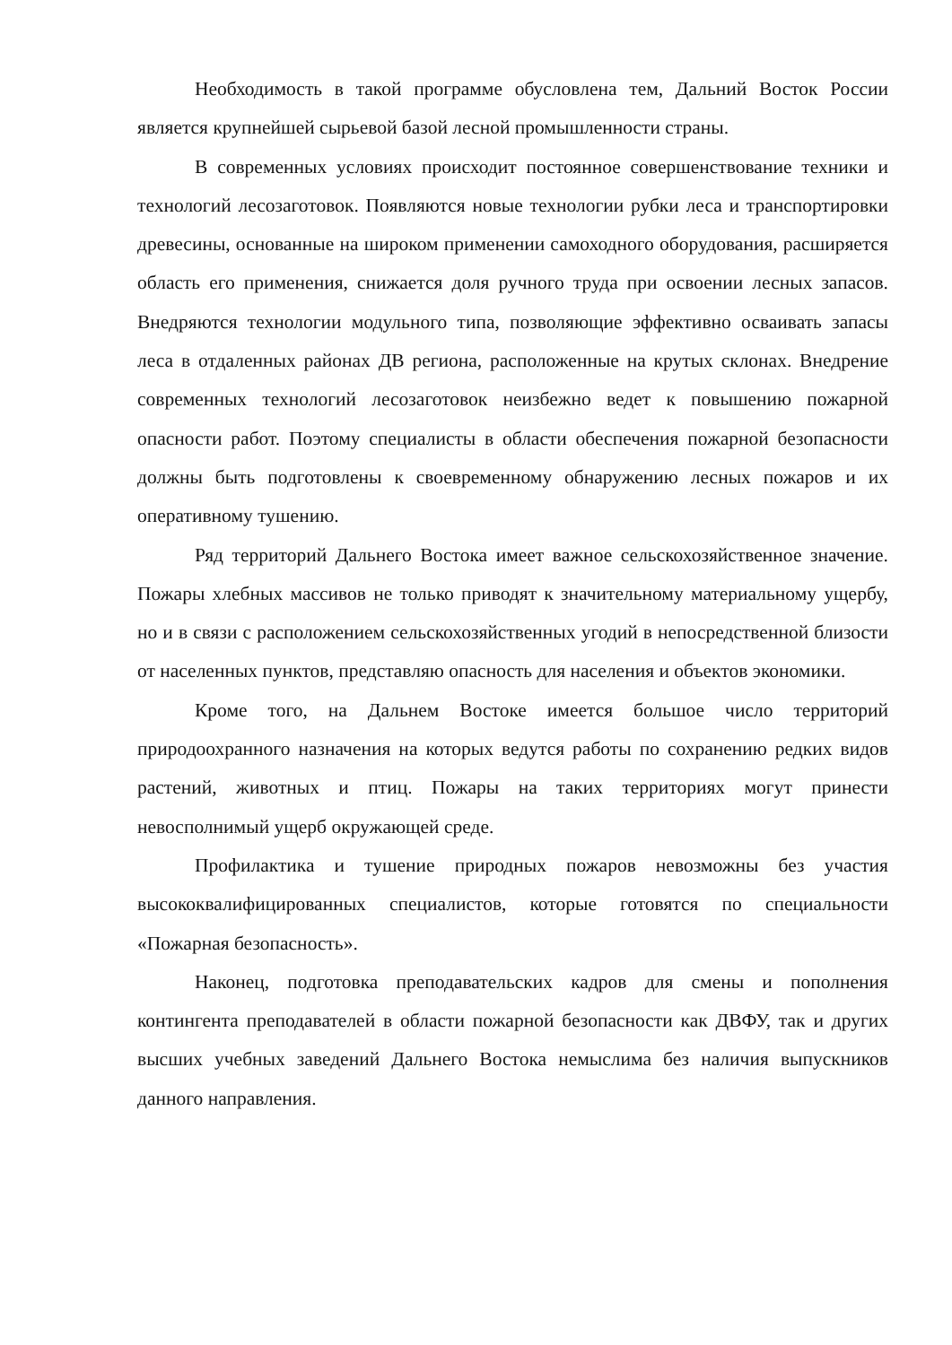Необходимость в такой программе обусловлена тем, Дальний Восток России является крупнейшей сырьевой базой лесной промышленности страны.
В современных условиях происходит постоянное совершенствование техники и технологий лесозаготовок. Появляются новые технологии рубки леса и транспортировки древесины, основанные на широком применении самоходного оборудования, расширяется область его применения, снижается доля ручного труда при освоении лесных запасов. Внедряются технологии модульного типа, позволяющие эффективно осваивать запасы леса в отдаленных районах ДВ региона, расположенные на крутых склонах. Внедрение современных технологий лесозаготовок неизбежно ведет к повышению пожарной опасности работ. Поэтому специалисты в области обеспечения пожарной безопасности должны быть подготовлены к своевременному обнаружению лесных пожаров и их оперативному тушению.
Ряд территорий Дальнего Востока имеет важное сельскохозяйственное значение. Пожары хлебных массивов не только приводят к значительному материальному ущербу, но и в связи с расположением сельскохозяйственных угодий в непосредственной близости от населенных пунктов, представляю опасность для населения и объектов экономики.
Кроме того, на Дальнем Востоке имеется большое число территорий природоохранного назначения на которых ведутся работы по сохранению редких видов растений, животных и птиц. Пожары на таких территориях могут принести невосполнимый ущерб окружающей среде.
Профилактика и тушение природных пожаров невозможны без участия высококвалифицированных специалистов, которые готовятся по специальности «Пожарная безопасность».
Наконец, подготовка преподавательских кадров для смены и пополнения контингента преподавателей в области пожарной безопасности как ДВФУ, так и других высших учебных заведений Дальнего Востока немыслима без наличия выпускников данного направления.